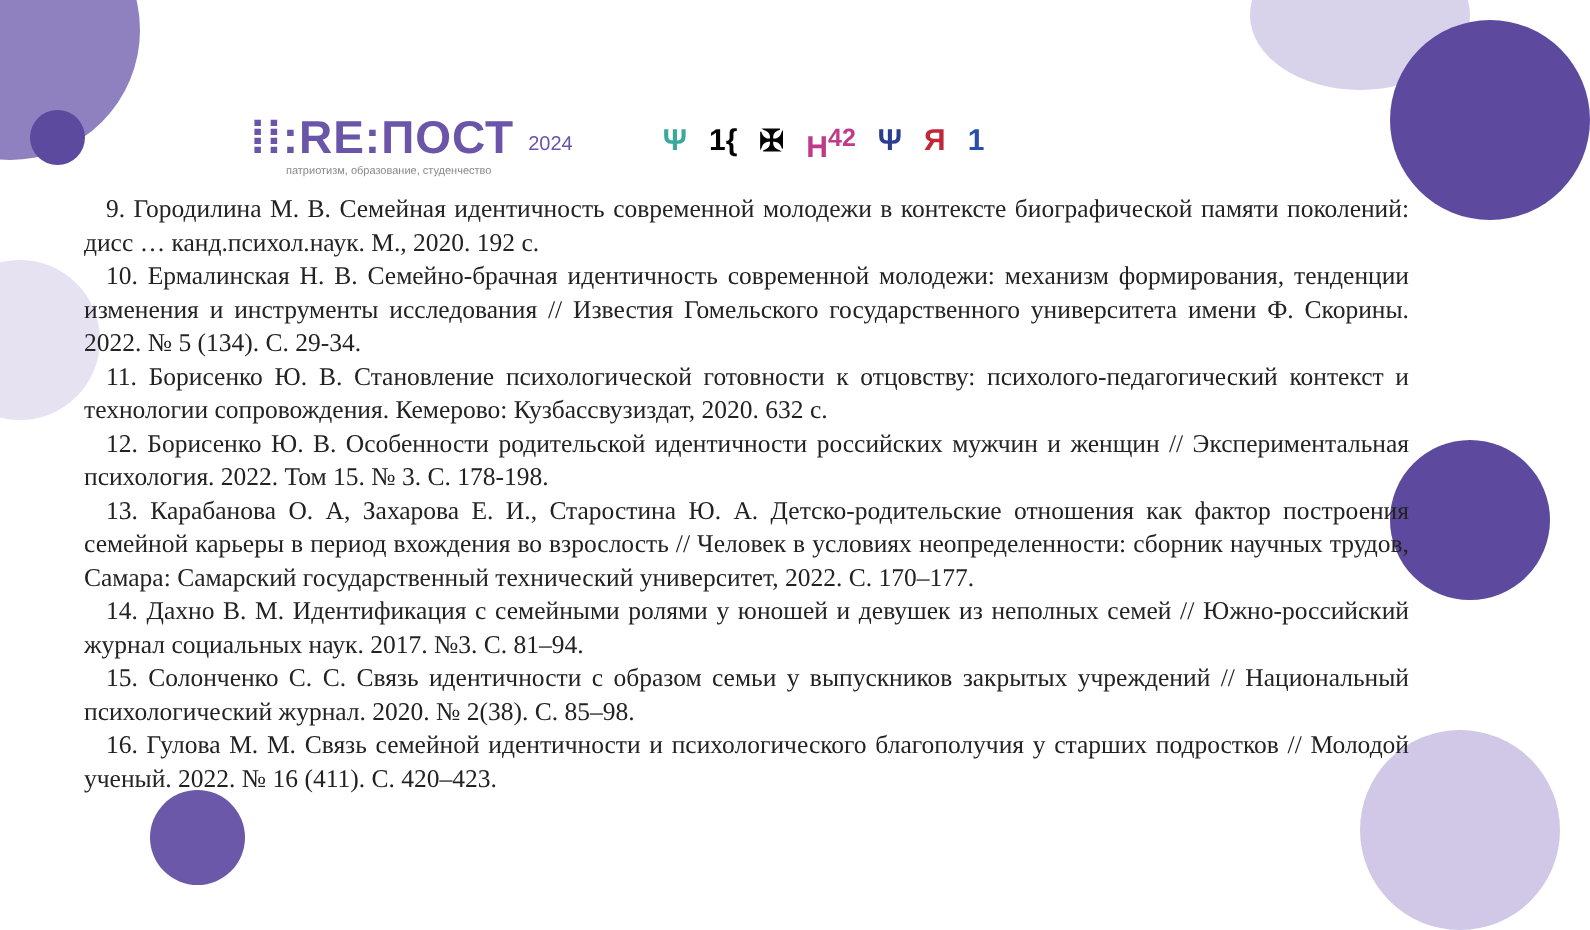⁞⁞:RE:ПОСТ
патриотизм, образование, студенчество
2024
Ψ 1{ ✠ H<sup>42</sup> Ψ Я 1
9. Городилина М. В. Семейная идентичность современной молодежи в контексте биографической памяти поколений: дисс … канд.психол.наук. М., 2020. 192 с.
10. Ермалинская Н. В. Семейно-брачная идентичность современной молодежи: механизм формирования, тенденции изменения и инструменты исследования // Известия Гомельского государственного университета имени Ф. Скорины. 2022. № 5 (134). С. 29-34.
11. Борисенко Ю. В. Становление психологической готовности к отцовству: психолого-педагогический контекст и технологии сопровождения. Кемерово: Кузбассвузиздат, 2020. 632 с.
12. Борисенко Ю. В. Особенности родительской идентичности российских мужчин и женщин // Экспериментальная психология. 2022. Том 15. № 3. С. 178-198.
13. Карабанова О. А, Захарова Е. И., Старостина Ю. А. Детско-родительские отношения как фактор построения семейной карьеры в период вхождения во взрослость // Человек в условиях неопределенности: сборник научных трудов, Самара: Самарский государственный технический университет, 2022. С. 170–177.
14. Дахно В. М. Идентификация с семейными ролями у юношей и девушек из неполных семей // Южно-российский журнал социальных наук. 2017. №3. С. 81–94.
15. Солонченко С. С. Связь идентичности с образом семьи у выпускников закрытых учреждений // Национальный психологический журнал. 2020. № 2(38). С. 85–98.
16. Гулова М. М. Связь семейной идентичности и психологического благополучия у старших подростков // Молодой ученый. 2022. № 16 (411). С. 420–423.